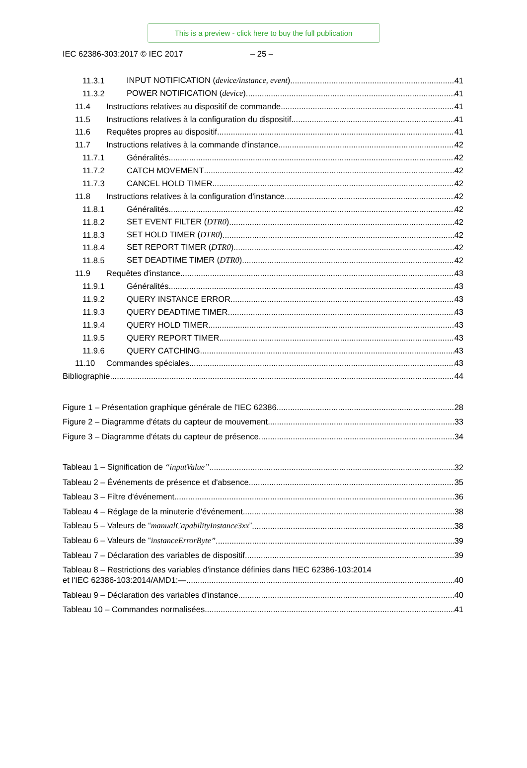This is a preview - click here to buy the full publication
IEC 62386-303:2017 © IEC 2017 – 25 –
11.3.1 INPUT NOTIFICATION (device/instance, event) 41
11.3.2 POWER NOTIFICATION (device) 41
11.4 Instructions relatives au dispositif de commande 41
11.5 Instructions relatives à la configuration du dispositif 41
11.6 Requêtes propres au dispositif 41
11.7 Instructions relatives à la commande d'instance 42
11.7.1 Généralités 42
11.7.2 CATCH MOVEMENT 42
11.7.3 CANCEL HOLD TIMER 42
11.8 Instructions relatives à la configuration d'instance 42
11.8.1 Généralités 42
11.8.2 SET EVENT FILTER (DTR0) 42
11.8.3 SET HOLD TIMER (DTR0) 42
11.8.4 SET REPORT TIMER (DTR0) 42
11.8.5 SET DEADTIME TIMER (DTR0) 42
11.9 Requêtes d'instance 43
11.9.1 Généralités 43
11.9.2 QUERY INSTANCE ERROR 43
11.9.3 QUERY DEADTIME TIMER 43
11.9.4 QUERY HOLD TIMER 43
11.9.5 QUERY REPORT TIMER 43
11.9.6 QUERY CATCHING 43
11.10 Commandes spéciales 43
Bibliographie 44
Figure 1 – Présentation graphique générale de l'IEC 62386 28
Figure 2 – Diagramme d'états du capteur de mouvement 33
Figure 3 – Diagramme d'états du capteur de présence 34
Tableau 1 – Signification de “inputValue” 32
Tableau 2 – Événements de présence et d'absence 35
Tableau 3 – Filtre d'événement 36
Tableau 4 – Réglage de la minuterie d'événement 38
Tableau 5 – Valeurs de “manualCapabilityInstance3xx” 38
Tableau 6 – Valeurs de “instanceErrorByte” 39
Tableau 7 – Déclaration des variables de dispositif 39
Tableau 8 – Restrictions des variables d'instance définies dans l'IEC 62386-103:2014
et l'IEC 62386-103:2014/AMD1:— 40
Tableau 9 – Déclaration des variables d'instance 40
Tableau 10 – Commandes normalisées 41